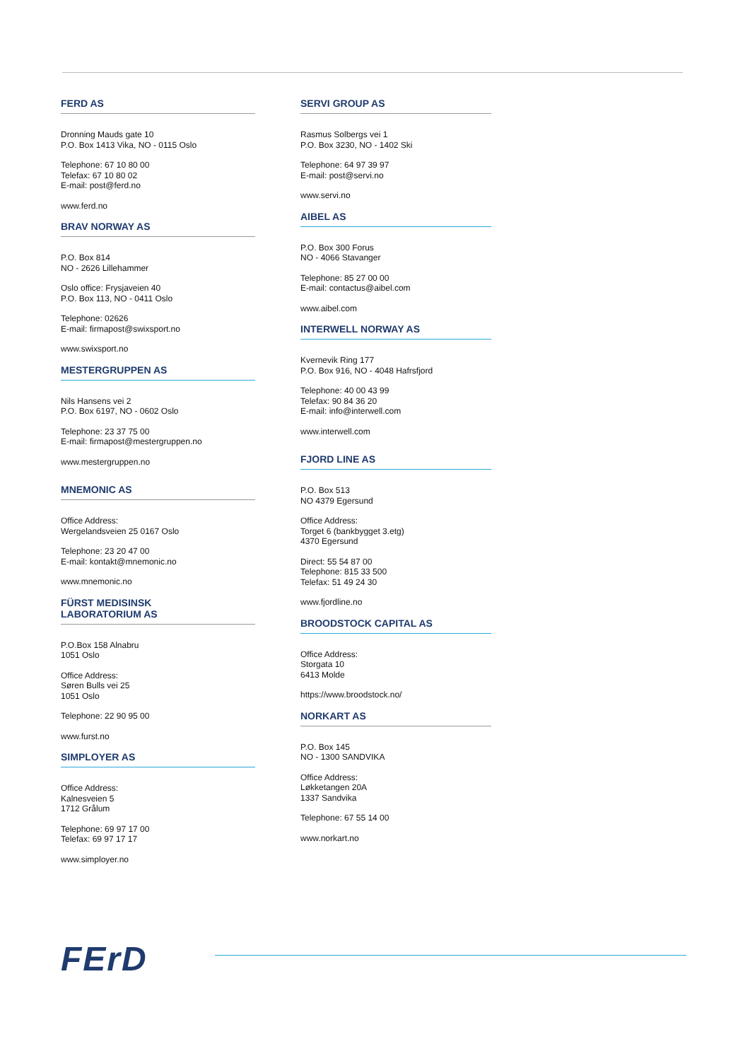FERD AS
Dronning Mauds gate 10
P.O. Box 1413 Vika, NO - 0115 Oslo
Telephone: 67 10 80 00
Telefax: 67 10 80 02
E-mail: post@ferd.no
www.ferd.no
BRAV NORWAY AS
P.O. Box 814
NO - 2626 Lillehammer
Oslo office: Frysjaveien 40
P.O. Box 113, NO - 0411 Oslo
Telephone: 02626
E-mail: firmapost@swixsport.no
www.swixsport.no
MESTERGRUPPEN AS
Nils Hansens vei 2
P.O. Box 6197, NO - 0602 Oslo
Telephone: 23 37 75 00
E-mail: firmapost@mestergruppen.no
www.mestergruppen.no
MNEMONIC AS
Office Address:
Wergelandsveien 25 0167 Oslo
Telephone: 23 20 47 00
E-mail: kontakt@mnemonic.no
www.mnemonic.no
FÜRST MEDISINSK
LABORATORIUM AS
P.O.Box 158 Alnabru
1051 Oslo
Office Address:
Søren Bulls vei 25
1051 Oslo
Telephone: 22 90 95 00
www.furst.no
SIMPLOYER AS
Office Address:
Kalnesveien 5
1712 Grålum
Telephone: 69 97 17 00
Telefax: 69 97 17 17
www.simployer.no
SERVI GROUP AS
Rasmus Solbergs vei 1
P.O. Box 3230, NO - 1402 Ski
Telephone: 64 97 39 97
E-mail: post@servi.no
www.servi.no
AIBEL AS
P.O. Box 300 Forus
NO - 4066 Stavanger
Telephone: 85 27 00 00
E-mail: contactus@aibel.com
www.aibel.com
INTERWELL NORWAY AS
Kvernevik Ring 177
P.O. Box 916, NO - 4048 Hafrsfjord
Telephone: 40 00 43 99
Telefax: 90 84 36 20
E-mail: info@interwell.com
www.interwell.com
FJORD LINE AS
P.O. Box 513
NO 4379 Egersund
Office Address:
Torget 6 (bankbygget 3.etg)
4370 Egersund
Direct: 55 54 87 00
Telephone: 815 33 500
Telefax: 51 49 24 30
www.fjordline.no
BROODSTOCK CAPITAL AS
Office Address:
Storgata 10
6413 Molde
https://www.broodstock.no/
NORKART AS
P.O. Box 145
NO - 1300 SANDVIKA
Office Address:
Løkketangen 20A
1337 Sandvika
Telephone: 67 55 14 00
www.norkart.no
FErD